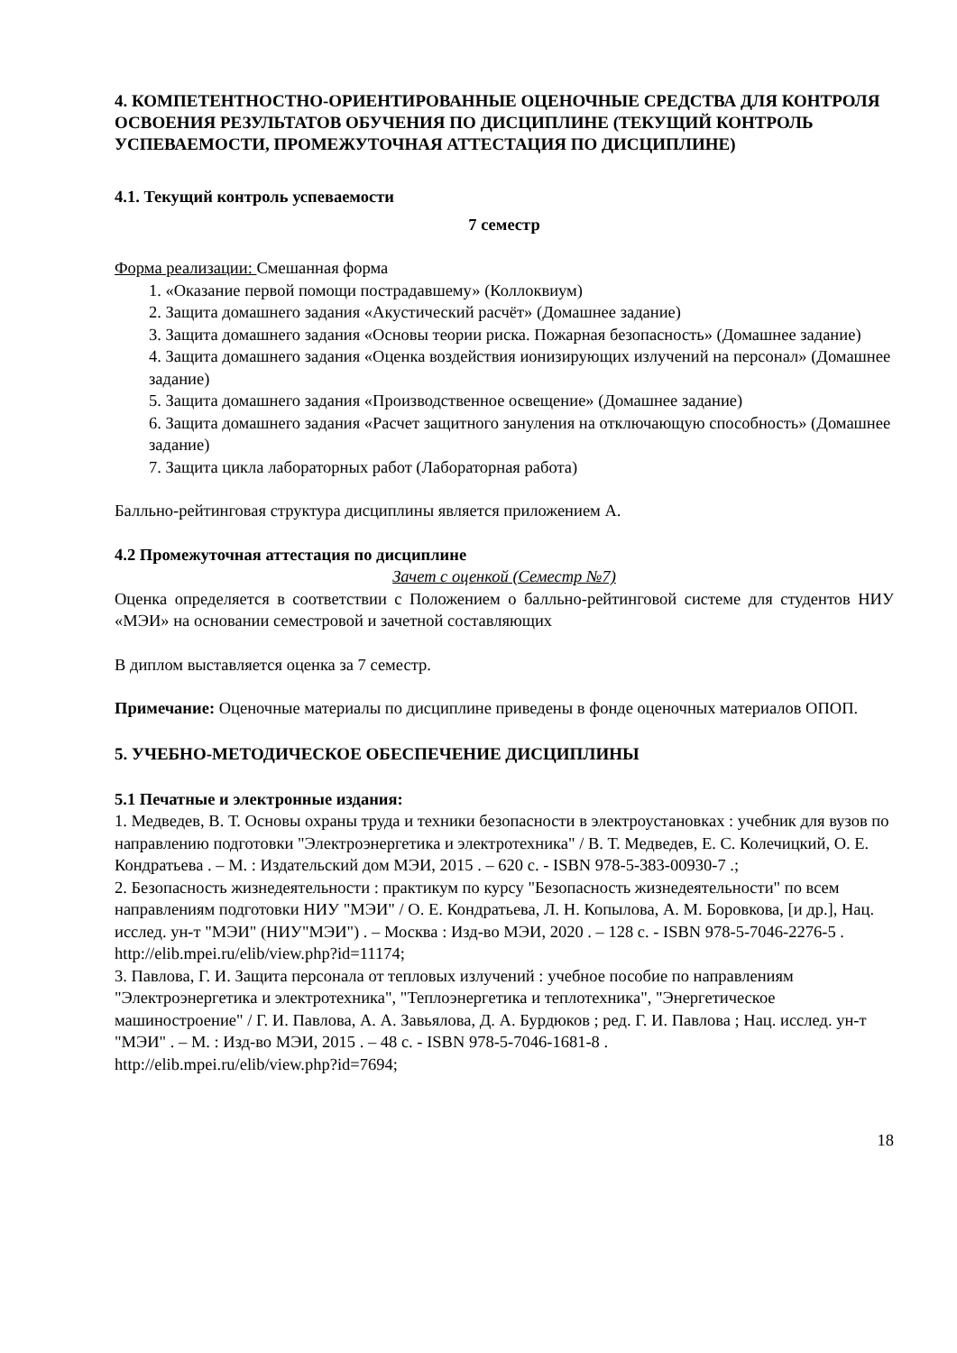4. КОМПЕТЕНТНОСТНО-ОРИЕНТИРОВАННЫЕ ОЦЕНОЧНЫЕ СРЕДСТВА ДЛЯ КОНТРОЛЯ ОСВОЕНИЯ РЕЗУЛЬТАТОВ ОБУЧЕНИЯ ПО ДИСЦИПЛИНЕ (ТЕКУЩИЙ КОНТРОЛЬ УСПЕВАЕМОСТИ, ПРОМЕЖУТОЧНАЯ АТТЕСТАЦИЯ ПО ДИСЦИПЛИНЕ)
4.1. Текущий контроль успеваемости
7 семестр
Форма реализации: Смешанная форма
1. «Оказание первой помощи пострадавшему» (Коллоквиум)
2. Защита домашнего задания «Акустический расчёт» (Домашнее задание)
3. Защита домашнего задания «Основы теории риска. Пожарная безопасность» (Домашнее задание)
4. Защита домашнего задания «Оценка воздействия ионизирующих излучений на персонал» (Домашнее задание)
5. Защита домашнего задания «Производственное освещение» (Домашнее задание)
6. Защита домашнего задания «Расчет защитного зануления на отключающую способность» (Домашнее задание)
7. Защита цикла лабораторных работ (Лабораторная работа)
Балльно-рейтинговая структура дисциплины является приложением А.
4.2 Промежуточная аттестация по дисциплине
Зачет с оценкой (Семестр №7)
Оценка определяется в соответствии с Положением о балльно-рейтинговой системе для студентов НИУ «МЭИ» на основании семестровой и зачетной составляющих
В диплом выставляется оценка за 7 семестр.
Примечание: Оценочные материалы по дисциплине приведены в фонде оценочных материалов ОПОП.
5. УЧЕБНО-МЕТОДИЧЕСКОЕ ОБЕСПЕЧЕНИЕ ДИСЦИПЛИНЫ
5.1 Печатные и электронные издания:
1. Медведев, В. Т. Основы охраны труда и техники безопасности в электроустановках : учебник для вузов по направлению подготовки "Электроэнергетика и электротехника" / В. Т. Медведев, Е. С. Колечицкий, О. Е. Кондратьева . – М. : Издательский дом МЭИ, 2015 . – 620 с. - ISBN 978-5-383-00930-7 .;
2. Безопасность жизнедеятельности : практикум по курсу "Безопасность жизнедеятельности" по всем направлениям подготовки НИУ "МЭИ" / О. Е. Кондратьева, Л. Н. Копылова, А. М. Боровкова, [и др.], Нац. исслед. ун-т "МЭИ" (НИУ"МЭИ") . – Москва : Изд-во МЭИ, 2020 . – 128 с. - ISBN 978-5-7046-2276-5 .
http://elib.mpei.ru/elib/view.php?id=11174;
3. Павлова, Г. И. Защита персонала от тепловых излучений : учебное пособие по направлениям "Электроэнергетика и электротехника", "Теплоэнергетика и теплотехника", "Энергетическое машиностроение" / Г. И. Павлова, А. А. Завьялова, Д. А. Бурдюков ; ред. Г. И. Павлова ; Нац. исслед. ун-т "МЭИ" . – М. : Изд-во МЭИ, 2015 . – 48 с. - ISBN 978-5-7046-1681-8 .
http://elib.mpei.ru/elib/view.php?id=7694;
18